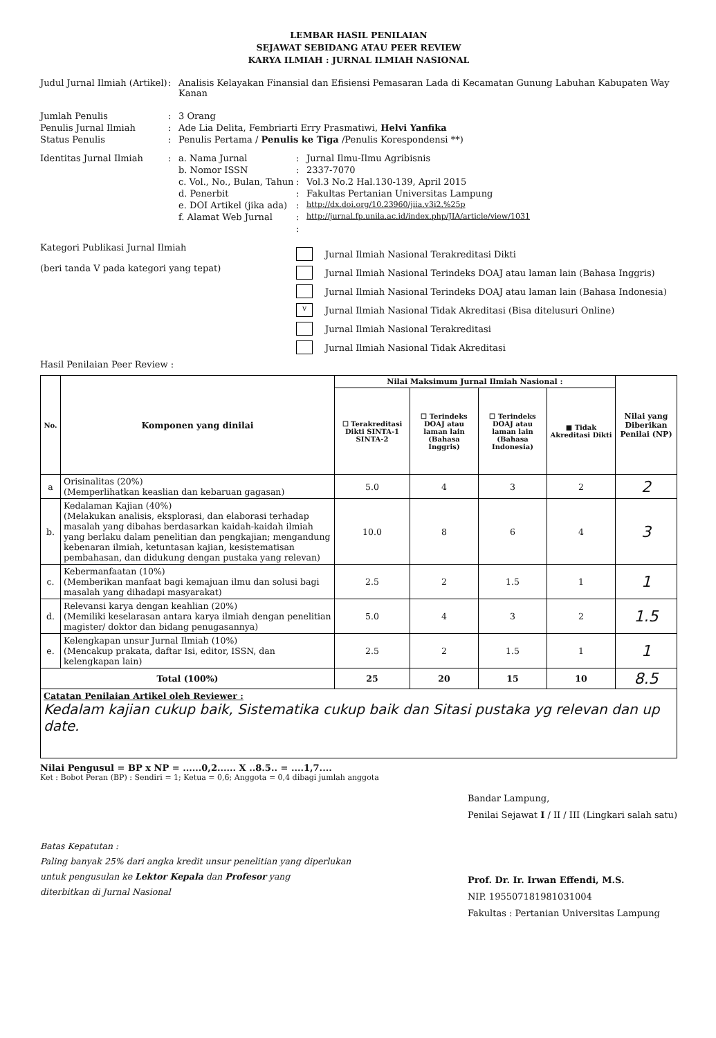LEMBAR HASIL PENILAIAN
SEJAWAT SEBIDANG ATAU PEER REVIEW
KARYA ILMIAH : JURNAL ILMIAH NASIONAL
Judul Jurnal Ilmiah (Artikel)
: Analisis Kelayakan Finansial dan Efisiensi Pemasaran Lada di Kecamatan Gunung Labuhan Kabupaten Way Kanan
Jumlah Penulis : 3 Orang
Penulis Jurnal Ilmiah : Ade Lia Delita, Fembriarti Erry Prasmatiwi, Helvi Yanfika
Status Penulis : Penulis Pertama / Penulis ke Tiga /Penulis Korespondensi **)
Identitas Jurnal Ilmiah : a. Nama Jurnal : Jurnal Ilmu-Ilmu Agribisnis
b. Nomor ISSN : 2337-7070
c. Vol., No., Bulan, Tahun
: Vol.3 No.2 Hal.130-139, April 2015
d. Penerbit : Fakultas Pertanian Universitas Lampung
e. DOI Artikel (jika ada)
:
http://dx.doi.org/10.23960/jiia.v3i2.%25p
f. Alamat Web Jurnal :
http://jurnal.fp.unila.ac.id/index.php/JIA/article/view/1031
:
Kategori Publikasi Jurnal Ilmiah
(beri tanda V pada kategori yang tepat)
Jurnal Ilmiah Nasional Terakreditasi Dikti
Jurnal Ilmiah Nasional Terindeks DOAJ atau laman lain (Bahasa Inggris)
Jurnal Ilmiah Nasional Terindeks DOAJ atau laman lain (Bahasa Indonesia)
v
Jurnal Ilmiah Nasional Tidak Akreditasi (Bisa ditelusuri Online)
Jurnal Ilmiah Nasional Terakreditasi
Jurnal Ilmiah Nasional Tidak Akreditasi
Hasil Penilaian Peer Review :
| No. | Komponen yang dinilai | Nilai Maksimum Jurnal Ilmiah Nasional : | | | | Nilai yang Diberikan Penilai (NP) |
| --- | --- | --- | --- | --- | --- | --- |
| | | ☐ Terakreditasi Dikti SINTA-1 SINTA-2 | ☐ Terindeks DOAJ atau laman lain (Bahasa Inggris) | ☐ Terindeks DOAJ atau laman lain (Bahasa Indonesia) | ■ Tidak Akreditasi Dikti | |
| a | Orisinalitas (20%) (Memperlihatkan keaslian dan kebaruan gagasan) | 5.0 | 4 | 3 | 2 | 2 |
| b. | Kedalaman Kajian (40%) (Melakukan analisis, eksplorasi, dan elaborasi terhadap masalah yang dibahas berdasarkan kaidah-kaidah ilmiah yang berlaku dalam penelitian dan pengkajian; mengandung kebenaran ilmiah, ketuntasan kajian, kesistematisan pembahasan, dan didukung dengan pustaka yang relevan) | 10.0 | 8 | 6 | 4 | 3 |
| c. | Kebermanfaatan (10%) (Memberikan manfaat bagi kemajuan ilmu dan solusi bagi masalah yang dihadapi masyarakat) | 2.5 | 2 | 1.5 | 1 | 1 |
| d. | Relevansi karya dengan keahlian (20%) (Memiliki keselarasan antara karya ilmiah dengan penelitian magister/ doktor dan bidang penugasannya) | 5.0 | 4 | 3 | 2 | 1.5 |
| e. | Kelengkapan unsur Jurnal Ilmiah (10%) (Mencakup prakata, daftar Isi, editor, ISSN, dan kelengkapan lain) | 2.5 | 2 | 1.5 | 1 | 1 |
| Total (100%) | | 25 | 20 | 15 | 10 | 8.5 |
| Catatan Penilaian Artikel oleh Reviewer : Kedalam kajian cukup baik, Sistematika cukup baik dan Sitasi pustaka yg relevan dan up date. | | | | | | |
Nilai Pengusul = BP x NP = ......0,2...... X ..8.5.. = ....1,7....
Ket : Bobot Peran (BP) : Sendiri = 1; Ketua = 0,6; Anggota = 0,4 dibagi jumlah anggota
Batas Kepatutan :
Paling banyak 25% dari angka kredit unsur penelitian yang diperlukan
untuk pengusulan ke Lektor Kepala dan Profesor yang
diterbitkan di Jurnal Nasional
Bandar Lampung,
Penilai Sejawat I / II / III (Lingkari salah satu)
Prof. Dr. Ir. Irwan Effendi, M.S.
NIP. 195507181981031004
Fakultas : Pertanian Universitas Lampung